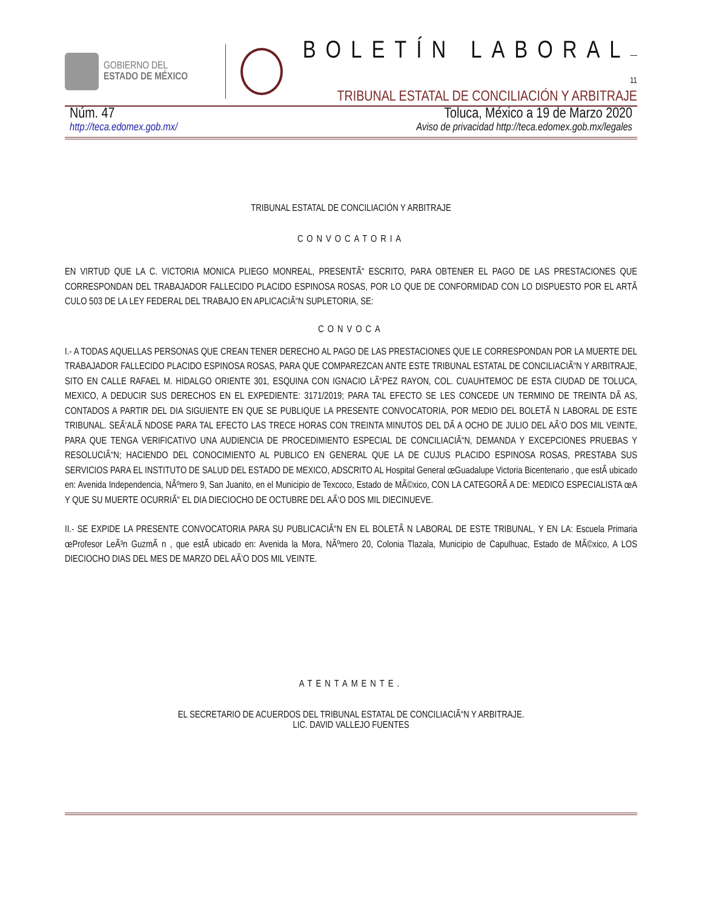GOBIERNO DEL
ESTADO DE MÉXICO
BOLETÍN LABORAL—11
TRIBUNAL ESTATAL DE CONCILIACIÓN Y ARBITRAJE
Núm. 47 Toluca, México a 19 de Marzo 2020
http://teca.edomex.gob.mx/ Aviso de privacidad http://teca.edomex.gob.mx/legales
TRIBUNAL ESTATAL DE CONCILIACIÓN Y ARBITRAJE
CONVOCATORIA
EN VIRTUD QUE LA C. VICTORIA MONICA PLIEGO MONREAL, PRESENTÃ“ ESCRITO, PARA OBTENER EL PAGO DE LAS PRESTACIONES QUE CORRESPONDAN DEL TRABAJADOR FALLECIDO PLACIDO ESPINOSA ROSAS, POR LO QUE DE CONFORMIDAD CON LO DISPUESTO POR EL ARTÃ CULO 503 DE LA LEY FEDERAL DEL TRABAJO EN APLICACIÃ“N SUPLETORIA, SE:
CONVOCA
I.- A TODAS AQUELLAS PERSONAS QUE CREAN TENER DERECHO AL PAGO DE LAS PRESTACIONES QUE LE CORRESPONDAN POR LA MUERTE DEL TRABAJADOR FALLECIDO PLACIDO ESPINOSA ROSAS, PARA QUE COMPAREZCAN ANTE ESTE TRIBUNAL ESTATAL DE CONCILIACIÃ“N Y ARBITRAJE, SITO EN CALLE RAFAEL M. HIDALGO ORIENTE 301, ESQUINA CON IGNACIO LÃ“PEZ RAYON, COL. CUAUHTEMOC DE ESTA CIUDAD DE TOLUCA, MEXICO, A DEDUCIR SUS DERECHOS EN EL EXPEDIENTE: 3171/2019; PARA TAL EFECTO SE LES CONCEDE UN TERMINO DE TREINTA DÃ AS, CONTADOS A PARTIR DEL DIA SIGUIENTE EN QUE SE PUBLIQUE LA PRESENTE CONVOCATORIA, POR MEDIO DEL BOLETÃ N LABORAL DE ESTE TRIBUNAL. SEÃ‘ALÃ NDOSE PARA TAL EFECTO LAS TRECE HORAS CON TREINTA MINUTOS DEL DÃ A OCHO DE JULIO DEL AÃ‘O DOS MIL VEINTE, PARA QUE TENGA VERIFICATIVO UNA AUDIENCIA DE PROCEDIMIENTO ESPECIAL DE CONCILIACIÃ“N, DEMANDA Y EXCEPCIONES PRUEBAS Y RESOLUCIÃ“N; HACIENDO DEL CONOCIMIENTO AL PUBLICO EN GENERAL QUE LA DE CUJUS PLACIDO ESPINOSA ROSAS, PRESTABA SUS SERVICIOS PARA EL INSTITUTO DE SALUD DEL ESTADO DE MEXICO, ADSCRITO AL Hospital General œGuadalupe Victoria Bicentenario , que estÃ ubicado en: Avenida Independencia, NÃºmero 9, San Juanito, en el Municipio de Texcoco, Estado de MÃ©xico, CON LA CATEGORÃ A DE: MEDICO ESPECIALISTA œA Y QUE SU MUERTE OCURRIÃ“ EL DIA DIECIOCHO DE OCTUBRE DEL AÃ‘O DOS MIL DIECINUEVE.
II.- SE EXPIDE LA PRESENTE CONVOCATORIA PARA SU PUBLICACIÃ“N EN EL BOLETÃ N LABORAL DE ESTE TRIBUNAL, Y EN LA: Escuela Primaria œProfesor LeÃ³n GuzmÃ n , que estÃ ubicado en: Avenida la Mora, NÃºmero 20, Colonia Tlazala, Municipio de Capulhuac, Estado de MÃ©xico, A LOS DIECIOCHO DIAS DEL MES DE MARZO DEL AÃ‘O DOS MIL VEINTE.
ATENTAMENTE.
EL SECRETARIO DE ACUERDOS DEL TRIBUNAL ESTATAL DE CONCILIACIÃ“N Y ARBITRAJE.
LIC. DAVID VALLEJO FUENTES